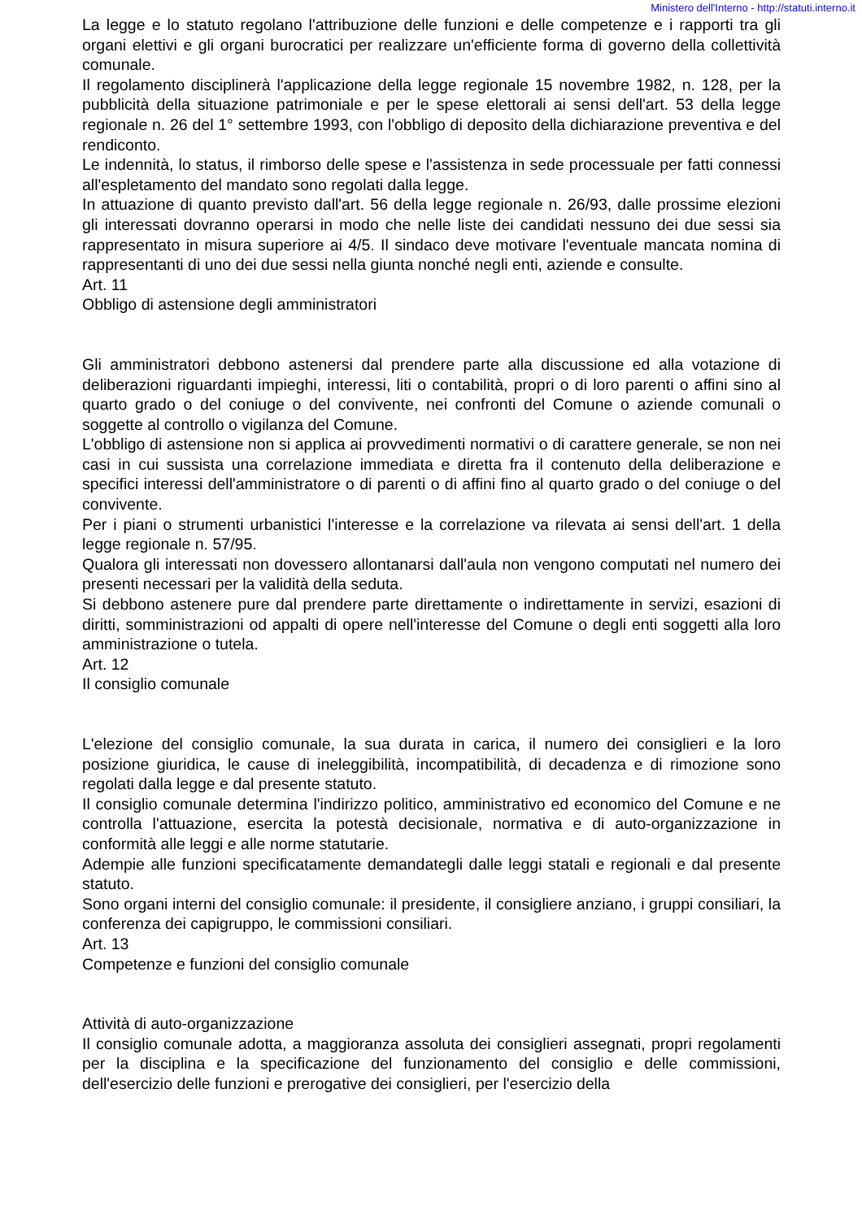Ministero dell'Interno - http://statuti.interno.it
La legge e lo statuto regolano l'attribuzione delle funzioni e delle competenze e i rapporti tra gli organi elettivi e gli organi burocratici per realizzare un'efficiente forma di governo della collettività comunale.
Il regolamento disciplinerà l'applicazione della legge regionale 15 novembre 1982, n. 128, per la pubblicità della situazione patrimoniale e per le spese elettorali ai sensi dell'art. 53 della legge regionale n. 26 del 1° settembre 1993, con l'obbligo di deposito della dichiarazione preventiva e del rendiconto.
Le indennità, lo status, il rimborso delle spese e l'assistenza in sede processuale per fatti connessi all'espletamento del mandato sono regolati dalla legge.
In attuazione di quanto previsto dall'art. 56 della legge regionale n. 26/93, dalle prossime elezioni gli interessati dovranno operarsi in modo che nelle liste dei candidati nessuno dei due sessi sia rappresentato in misura superiore ai 4/5. Il sindaco deve motivare l'eventuale mancata nomina di rappresentanti di uno dei due sessi nella giunta nonché negli enti, aziende e consulte.
Art. 11
Obbligo di astensione degli amministratori
Gli amministratori debbono astenersi dal prendere parte alla discussione ed alla votazione di deliberazioni riguardanti impieghi, interessi, liti o contabilità, propri o di loro parenti o affini sino al quarto grado o del coniuge o del convivente, nei confronti del Comune o aziende comunali o soggette al controllo o vigilanza del Comune.
L'obbligo di astensione non si applica ai provvedimenti normativi o di carattere generale, se non nei casi in cui sussista una correlazione immediata e diretta fra il contenuto della deliberazione e specifici interessi dell'amministratore o di parenti o di affini fino al quarto grado o del coniuge o del convivente.
Per i piani o strumenti urbanistici l'interesse e la correlazione va rilevata ai sensi dell'art. 1 della legge regionale n. 57/95.
Qualora gli interessati non dovessero allontanarsi dall'aula non vengono computati nel numero dei presenti necessari per la validità della seduta.
Si debbono astenere pure dal prendere parte direttamente o indirettamente in servizi, esazioni di diritti, somministrazioni od appalti di opere nell'interesse del Comune o degli enti soggetti alla loro amministrazione o tutela.
Art. 12
Il consiglio comunale
L'elezione del consiglio comunale, la sua durata in carica, il numero dei consiglieri e la loro posizione giuridica, le cause di ineleggibilità, incompatibilità, di decadenza e di rimozione sono regolati dalla legge e dal presente statuto.
Il consiglio comunale determina l'indirizzo politico, amministrativo ed economico del Comune e ne controlla l'attuazione, esercita la potestà decisionale, normativa e di auto-organizzazione in conformità alle leggi e alle norme statutarie.
Adempie alle funzioni specificatamente demandategli dalle leggi statali e regionali e dal presente statuto.
Sono organi interni del consiglio comunale: il presidente, il consigliere anziano, i gruppi consiliari, la conferenza dei capigruppo, le commissioni consiliari.
Art. 13
Competenze e funzioni del consiglio comunale
Attività di auto-organizzazione
Il consiglio comunale adotta, a maggioranza assoluta dei consiglieri assegnati, propri regolamenti per la disciplina e la specificazione del funzionamento del consiglio e delle commissioni, dell'esercizio delle funzioni e prerogative dei consiglieri, per l'esercizio della